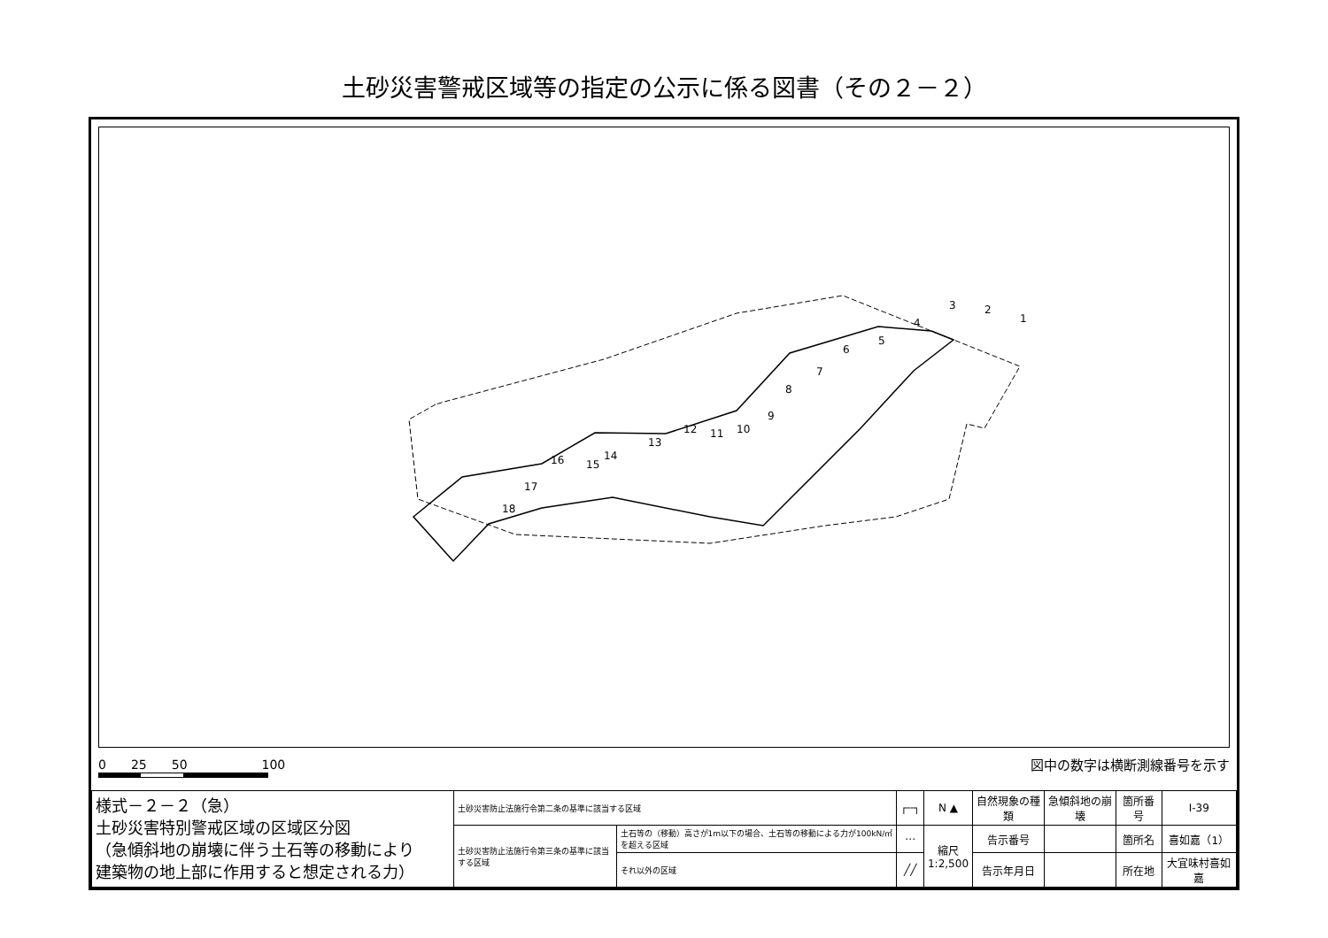土砂災害警戒区域等の指定の公示に係る図書（その２－２）
1
2
3
4
5
6
7
8
9
10
11
12
13
14
15
16
17
18
0　　25　　50　　　　　　100 図中の数字は横断測線番号を示す
| 様式－２－２（急） 土砂災害特別警戒区域の区域区分図 （急傾斜地の崩壊に伴う土石等の移動により 建築物の地上部に作用すると想定される力） | 土砂災害防止法施行令第二条の基準に該当する区域 | | ┌╌┐ | N ▲ | 自然現象の種類 | 急傾斜地の崩壊 | 箇所番号 | Ⅰ-39 |
| | 土砂災害防止法施行令第三条の基準に該当する区域 | 土石等の（移動）高さが1m以下の場合、土石等の移動による力が100kN/㎡を超える区域 | ⋯ | 縮尺 1:2,500 | 告示番号 | | 箇所名 | 喜如嘉（1） |
| | | それ以外の区域 | ╱╱ | | 告示年月日 | | 所在地 | 大宜味村喜如嘉 |